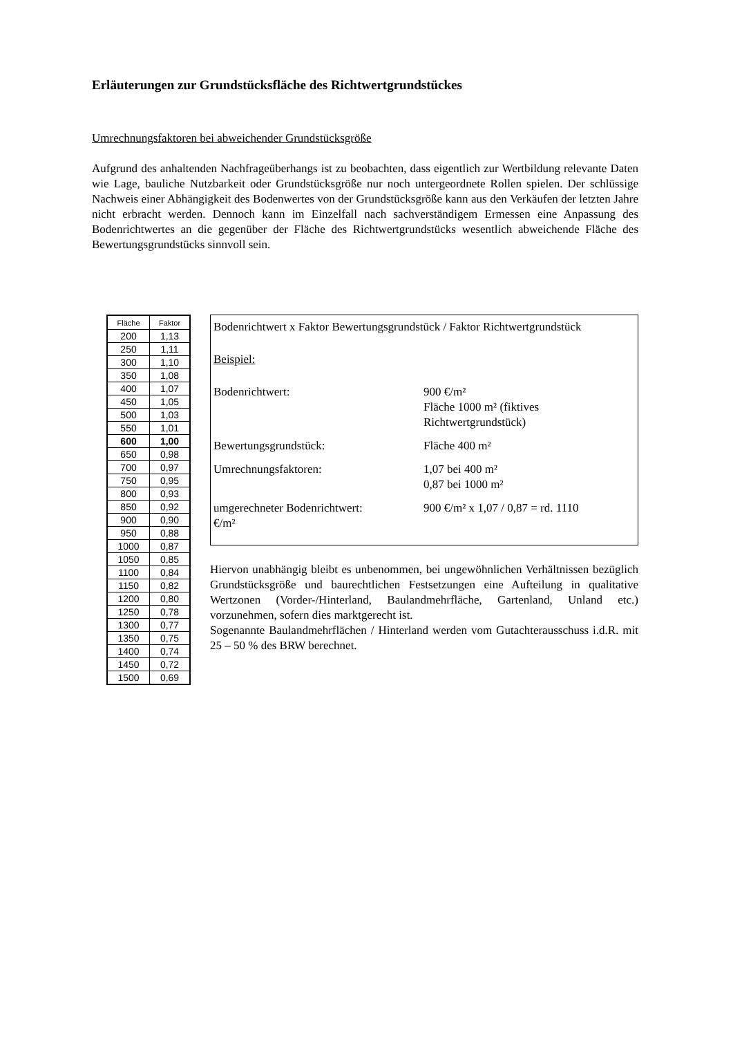Erläuterungen zur Grundstücksfläche des Richtwertgrundstückes
Umrechnungsfaktoren bei abweichender Grundstücksgröße
Aufgrund des anhaltenden Nachfrageüberhangs ist zu beobachten, dass eigentlich zur Wertbildung relevante Daten wie Lage, bauliche Nutzbarkeit oder Grundstücksgröße nur noch untergeordnete Rollen spielen. Der schlüssige Nachweis einer Abhängigkeit des Bodenwertes von der Grundstücksgröße kann aus den Verkäufen der letzten Jahre nicht erbracht werden. Dennoch kann im Einzelfall nach sachverständigem Ermessen eine Anpassung des Bodenrichtwertes an die gegenüber der Fläche des Richtwertgrundstücks wesentlich abweichende Fläche des Bewertungsgrundstücks sinnvoll sein.
| Fläche | Faktor |
| --- | --- |
| 200 | 1,13 |
| 250 | 1,11 |
| 300 | 1,10 |
| 350 | 1,08 |
| 400 | 1,07 |
| 450 | 1,05 |
| 500 | 1,03 |
| 550 | 1,01 |
| 600 | 1,00 |
| 650 | 0,98 |
| 700 | 0,97 |
| 750 | 0,95 |
| 800 | 0,93 |
| 850 | 0,92 |
| 900 | 0,90 |
| 950 | 0,88 |
| 1000 | 0,87 |
| 1050 | 0,85 |
| 1100 | 0,84 |
| 1150 | 0,82 |
| 1200 | 0,80 |
| 1250 | 0,78 |
| 1300 | 0,77 |
| 1350 | 0,75 |
| 1400 | 0,74 |
| 1450 | 0,72 |
| 1500 | 0,69 |
Bodenrichtwert x Faktor Bewertungsgrundstück / Faktor Richtwertgrundstück
Beispiel:
Bodenrichtwert: 900 €/m²
Fläche 1000 m² (fiktives
Richtwertgrundstück)
Bewertungsgrundstück: Fläche 400 m²
Umrechnungsfaktoren: 1,07 bei 400 m²
0,87 bei 1000 m²
umgerechneter Bodenrichtwert: 900 €/m² x 1,07 / 0,87 = rd. 1110
€/m²
Hiervon unabhängig bleibt es unbenommen, bei ungewöhnlichen Verhältnissen bezüglich Grundstücksgröße und baurechtlichen Festsetzungen eine Aufteilung in qualitative Wertzonen (Vorder-/Hinterland, Baulandmehrfläche, Gartenland, Unland etc.) vorzunehmen, sofern dies marktgerecht ist.
Sogenannte Baulandmehrflächen / Hinterland werden vom Gutachterausschuss i.d.R. mit 25 – 50 % des BRW berechnet.